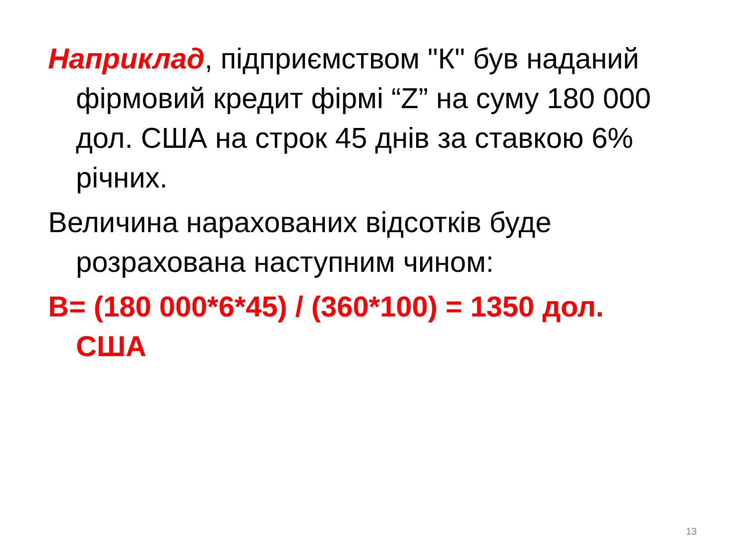Наприклад, підприємством "К" був наданий фірмовий кредит фірмі “Z” на суму 180 000 дол. США на строк 45 днів за ставкою 6% річних.
Величина нарахованих відсотків буде розрахована наступним чином:
В= (180 000*6*45) / (360*100) = 1350 дол. США
13